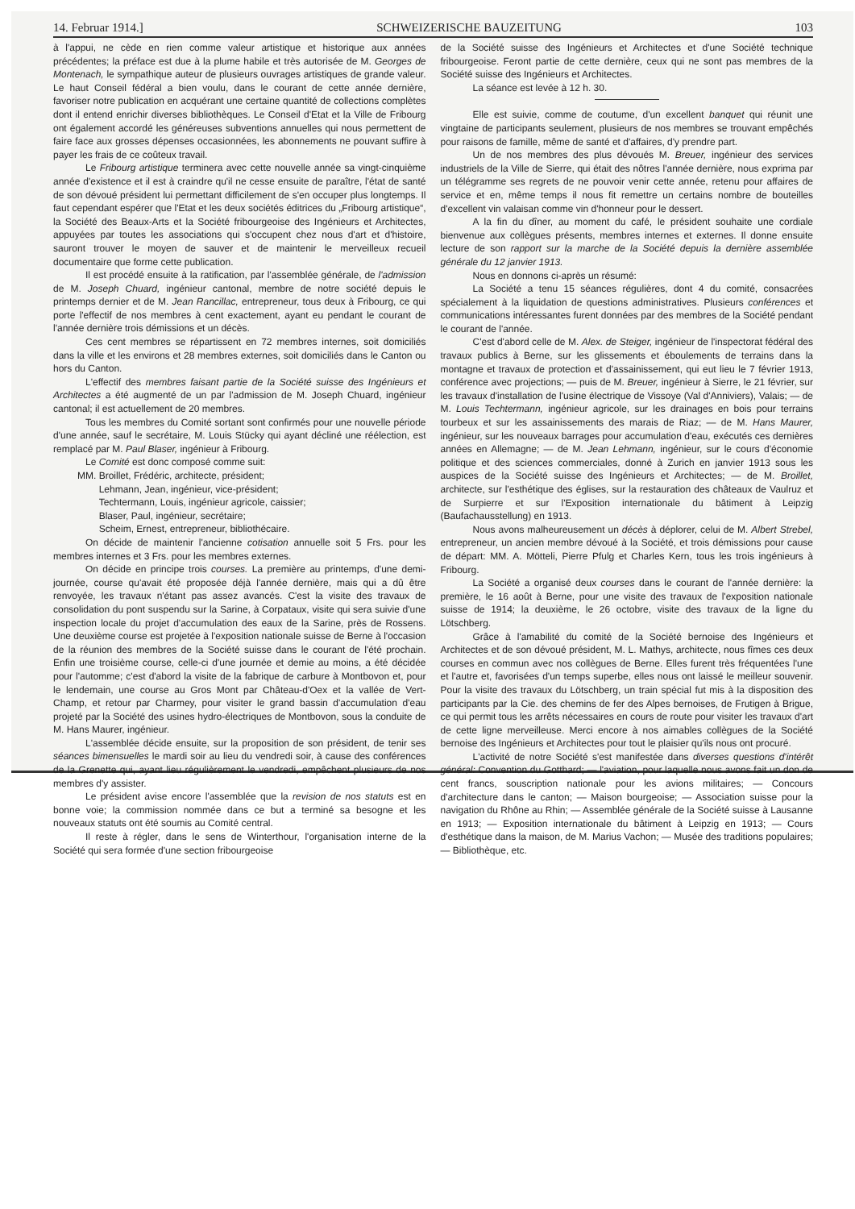14. Februar 1914.] SCHWEIZERISCHE BAUZEITUNG 103
à l'appui, ne cède en rien comme valeur artistique et historique aux années précédentes; la préface est due à la plume habile et très autorisée de M. Georges de Montenach, le sympathique auteur de plusieurs ouvrages artistiques de grande valeur. Le haut Conseil fédéral a bien voulu, dans le courant de cette année dernière, favoriser notre publication en acquérant une certaine quantité de collections complètes dont il entend enrichir diverses bibliothèques. Le Conseil d'Etat et la Ville de Fribourg ont également accordé les généreuses subventions annuelles qui nous permettent de faire face aux grosses dépenses occasionnées, les abonnements ne pouvant suffire à payer les frais de ce coûteux travail.
Le Fribourg artistique terminera avec cette nouvelle année sa vingt-cinquième année d'existence et il est à craindre qu'il ne cesse ensuite de paraître, l'état de santé de son dévoué président lui permettant difficilement de s'en occuper plus longtemps. Il faut cependant espérer que l'Etat et les deux sociétés éditrices du „Fribourg artistique“, la Société des Beaux-Arts et la Société fribourgeoise des Ingénieurs et Architectes, appuyées par toutes les associations qui s'occupent chez nous d'art et d'histoire, sauront trouver le moyen de sauver et de maintenir le merveilleux recueil documentaire que forme cette publication.
Il est procédé ensuite à la ratification, par l'assemblée générale, de l'admission de M. Joseph Chuard, ingénieur cantonal, membre de notre société depuis le printemps dernier et de M. Jean Rancillac, entrepreneur, tous deux à Fribourg, ce qui porte l'effectif de nos membres à cent exactement, ayant eu pendant le courant de l'année dernière trois démissions et un décès.
Ces cent membres se répartissent en 72 membres internes, soit domiciliés dans la ville et les environs et 28 membres externes, soit domiciliés dans le Canton ou hors du Canton.
L'effectif des membres faisant partie de la Société suisse des Ingénieurs et Architectes a été augmenté de un par l'admission de M. Joseph Chuard, ingénieur cantonal; il est actuellement de 20 membres.
Tous les membres du Comité sortant sont confirmés pour une nouvelle période d'une année, sauf le secrétaire, M. Louis Stücky qui ayant décliné une réélection, est remplacé par M. Paul Blaser, ingénieur à Fribourg.
Le Comité est donc composé comme suit:
MM. Broillet, Frédéric, architecte, président;
Lehmann, Jean, ingénieur, vice-président;
Techtermann, Louis, ingénieur agricole, caissier;
Blaser, Paul, ingénieur, secrétaire;
Scheim, Ernest, entrepreneur, bibliothécaire.
On décide de maintenir l'ancienne cotisation annuelle soit 5 Frs. pour les membres internes et 3 Frs. pour les membres externes.
On décide en principe trois courses. La première au printemps, d'une demi-journée, course qu'avait été proposée déjà l'année dernière, mais qui a dû être renvoyée, les travaux n'étant pas assez avancés. C'est la visite des travaux de consolidation du pont suspendu sur la Sarine, à Corpataux, visite qui sera suivie d'une inspection locale du projet d'accumulation des eaux de la Sarine, près de Rossens. Une deuxième course est projetée à l'exposition nationale suisse de Berne à l'occasion de la réunion des membres de la Société suisse dans le courant de l'été prochain. Enfin une troisième course, celle-ci d'une journée et demie au moins, a été décidée pour l'automme; c'est d'abord la visite de la fabrique de carbure à Montbovon et, pour le lendemain, une course au Gros Mont par Château-d'Oex et la vallée de Vert-Champ, et retour par Charmey, pour visiter le grand bassin d'accumulation d'eau projeté par la Société des usines hydro-électriques de Montbovon, sous la conduite de M. Hans Maurer, ingénieur.
L'assemblée décide ensuite, sur la proposition de son président, de tenir ses séances bimensuelles le mardi soir au lieu du vendredi soir, à cause des conférences de la Grenette qui, ayant lieu régulièrement le vendredi, empêchent plusieurs de nos membres d'y assister.
Le président avise encore l'assemblée que la revision de nos statuts est en bonne voie; la commission nommée dans ce but a terminé sa besogne et les nouveaux statuts ont été soumis au Comité central.
Il reste à régler, dans le sens de Winterthour, l'organisation interne de la Société qui sera formée d'une section fribourgeoise
de la Société suisse des Ingénieurs et Architectes et d'une Société technique fribourgeoise. Feront partie de cette dernière, ceux qui ne sont pas membres de la Société suisse des Ingénieurs et Architectes.
La séance est levée à 12 h. 30.
Elle est suivie, comme de coutume, d'un excellent banquet qui réunit une vingtaine de participants seulement, plusieurs de nos membres se trouvant empêchés pour raisons de famille, même de santé et d'affaires, d'y prendre part.
Un de nos membres des plus dévoués M. Breuer, ingénieur des services industriels de la Ville de Sierre, qui était des nôtres l'année dernière, nous exprima par un télégramme ses regrets de ne pouvoir venir cette année, retenu pour affaires de service et en, même temps il nous fit remettre un certains nombre de bouteilles d'excellent vin valaisan comme vin d'honneur pour le dessert.
A la fin du dîner, au moment du café, le président souhaite une cordiale bienvenue aux collègues présents, membres internes et externes. Il donne ensuite lecture de son rapport sur la marche de la Société depuis la dernière assemblée générale du 12 janvier 1913.
Nous en donnons ci-après un résumé:
La Société a tenu 15 séances régulières, dont 4 du comité, consacrées spécialement à la liquidation de questions administratives. Plusieurs conférences et communications intéressantes furent données par des membres de la Société pendant le courant de l'année.
C'est d'abord celle de M. Alex. de Steiger, ingénieur de l'inspectorat fédéral des travaux publics à Berne, sur les glissements et éboulements de terrains dans la montagne et travaux de protection et d'assainissement, qui eut lieu le 7 février 1913, conférence avec projections; — puis de M. Breuer, ingénieur à Sierre, le 21 février, sur les travaux d'installation de l'usine électrique de Vissoye (Val d'Anniviers), Valais; — de M. Louis Techtermann, ingénieur agricole, sur les drainages en bois pour terrains tourbeux et sur les assainissements des marais de Riaz; — de M. Hans Maurer, ingénieur, sur les nouveaux barrages pour accumulation d'eau, exécutés ces dernières années en Allemagne; — de M. Jean Lehmann, ingénieur, sur le cours d'économie politique et des sciences commerciales, donné à Zurich en janvier 1913 sous les auspices de la Société suisse des Ingénieurs et Architectes; — de M. Broillet, architecte, sur l'esthétique des églises, sur la restauration des châteaux de Vaulruz et de Surpierre et sur l'Exposition internationale du bâtiment à Leipzig (Baufachausstellung) en 1913.
Nous avons malheureusement un décès à déplorer, celui de M. Albert Strebel, entrepreneur, un ancien membre dévoué à la Société, et trois démissions pour cause de départ: MM. A. Mötteli, Pierre Pfulg et Charles Kern, tous les trois ingénieurs à Fribourg.
La Société a organisé deux courses dans le courant de l'année dernière: la première, le 16 août à Berne, pour une visite des travaux de l'exposition nationale suisse de 1914; la deuxième, le 26 octobre, visite des travaux de la ligne du Lötschberg.
Grâce à l'amabilité du comité de la Société bernoise des Ingénieurs et Architectes et de son dévoué président, M. L. Mathys, architecte, nous fîmes ces deux courses en commun avec nos collègues de Berne. Elles furent très fréquentées l'une et l'autre et, favorisées d'un temps superbe, elles nous ont laissé le meilleur souvenir. Pour la visite des travaux du Lötschberg, un train spécial fut mis à la disposition des participants par la Cie. des chemins de fer des Alpes bernoises, de Frutigen à Brigue, ce qui permit tous les arrêts nécessaires en cours de route pour visiter les travaux d'art de cette ligne merveilleuse. Merci encore à nos aimables collègues de la Société bernoise des Ingénieurs et Architectes pour tout le plaisier qu'ils nous ont procuré.
L'activité de notre Société s'est manifestée dans diverses questions d'intérêt général: Convention du Gotthard; — l'aviation, pour laquelle nous avons fait un don de cent francs, souscription nationale pour les avions militaires; — Concours d'architecture dans le canton; — Maison bourgeoise; — Association suisse pour la navigation du Rhône au Rhin; — Assemblée générale de la Société suisse à Lausanne en 1913; — Exposition internationale du bâtiment à Leipzig en 1913; — Cours d'esthétique dans la maison, de M. Marius Vachon; — Musée des traditions populaires; — Bibliothèque, etc.